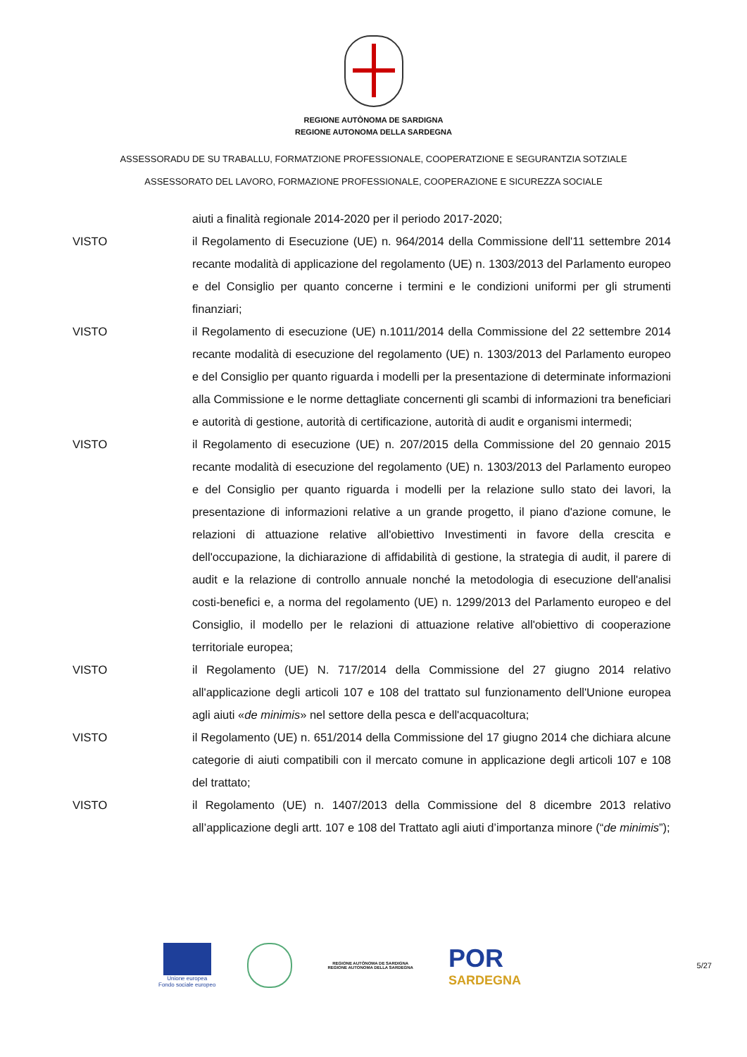REGIONE AUTÒNOMA DE SARDIGNA
REGIONE AUTONOMA DELLA SARDEGNA
ASSESSORADU DE SU TRABALLU, FORMATZIONE PROFESSIONALE, COOPERATZIONE E SEGURANTZIA SOTZIALE
ASSESSORATO DEL LAVORO, FORMAZIONE PROFESSIONALE, COOPERAZIONE E SICUREZZA SOCIALE
aiuti a finalità regionale 2014-2020 per il periodo 2017-2020;
VISTO il Regolamento di Esecuzione (UE) n. 964/2014 della Commissione dell'11 settembre 2014 recante modalità di applicazione del regolamento (UE) n. 1303/2013 del Parlamento europeo e del Consiglio per quanto concerne i termini e le condizioni uniformi per gli strumenti finanziari;
VISTO il Regolamento di esecuzione (UE) n.1011/2014 della Commissione del 22 settembre 2014 recante modalità di esecuzione del regolamento (UE) n. 1303/2013 del Parlamento europeo e del Consiglio per quanto riguarda i modelli per la presentazione di determinate informazioni alla Commissione e le norme dettagliate concernenti gli scambi di informazioni tra beneficiari e autorità di gestione, autorità di certificazione, autorità di audit e organismi intermedi;
VISTO il Regolamento di esecuzione (UE) n. 207/2015 della Commissione del 20 gennaio 2015 recante modalità di esecuzione del regolamento (UE) n. 1303/2013 del Parlamento europeo e del Consiglio per quanto riguarda i modelli per la relazione sullo stato dei lavori, la presentazione di informazioni relative a un grande progetto, il piano d'azione comune, le relazioni di attuazione relative all'obiettivo Investimenti in favore della crescita e dell'occupazione, la dichiarazione di affidabilità di gestione, la strategia di audit, il parere di audit e la relazione di controllo annuale nonché la metodologia di esecuzione dell'analisi costi-benefici e, a norma del regolamento (UE) n. 1299/2013 del Parlamento europeo e del Consiglio, il modello per le relazioni di attuazione relative all'obiettivo di cooperazione territoriale europea;
VISTO il Regolamento (UE) N. 717/2014 della Commissione del 27 giugno 2014 relativo all'applicazione degli articoli 107 e 108 del trattato sul funzionamento dell'Unione europea agli aiuti «de minimis» nel settore della pesca e dell'acquacoltura;
VISTO il Regolamento (UE) n. 651/2014 della Commissione del 17 giugno 2014 che dichiara alcune categorie di aiuti compatibili con il mercato comune in applicazione degli articoli 107 e 108 del trattato;
VISTO il Regolamento (UE) n. 1407/2013 della Commissione del 8 dicembre 2013 relativo all’applicazione degli artt. 107 e 108 del Trattato agli aiuti d’importanza minore (“de minimis”);
Unione europea
Fondo sociale europeo
REGIONE AUTÒNOMA DE SARDIGNA
REGIONE AUTONOMA DELLA SARDEGNA
POR
SARDEGNA
5/27